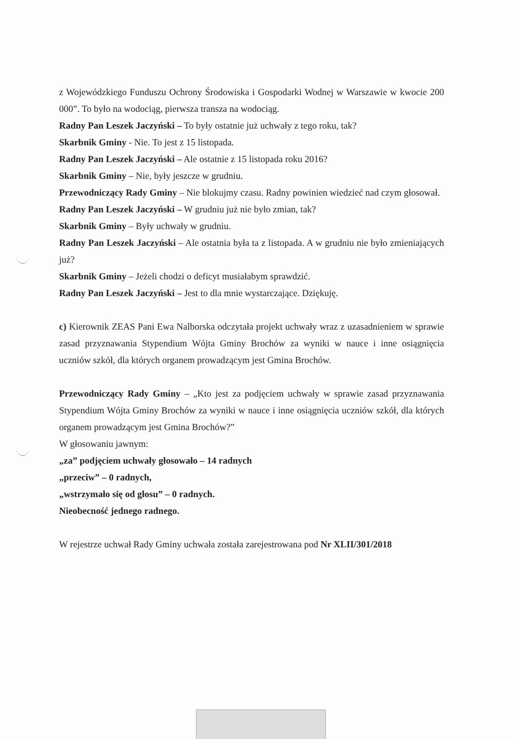z Wojewódzkiego Funduszu Ochrony Środowiska i Gospodarki Wodnej w Warszawie w kwocie 200 000”. To było na wodociąg, pierwsza transza na wodociąg.
Radny Pan Leszek Jaczyński – To były ostatnie już uchwały z tego roku, tak?
Skarbnik Gminy - Nie. To jest z 15 listopada.
Radny Pan Leszek Jaczyński – Ale ostatnie z 15 listopada roku 2016?
Skarbnik Gminy – Nie, były jeszcze w grudniu.
Przewodniczący Rady Gminy – Nie blokujmy czasu. Radny powinien wiedzieć nad czym głosował.
Radny Pan Leszek Jaczyński – W grudniu już nie było zmian, tak?
Skarbnik Gminy – Były uchwały w grudniu.
Radny Pan Leszek Jaczyński – Ale ostatnia była ta z listopada. A w grudniu nie było zmieniających już?
Skarbnik Gminy – Jeżeli chodzi o deficyt musiałabym sprawdzić.
Radny Pan Leszek Jaczyński – Jest to dla mnie wystarczające. Dziękuję.
c) Kierownik ZEAS Pani Ewa Nalborska odczytała projekt uchwały wraz z uzasadnieniem w sprawie zasad przyznawania Stypendium Wójta Gminy Brochów za wyniki w nauce i inne osiągnięcia uczniów szkół, dla których organem prowadzącym jest Gmina Brochów.
Przewodniczący Rady Gminy – „Kto jest za podjęciem uchwały w sprawie zasad przyznawania Stypendium Wójta Gminy Brochów za wyniki w nauce i inne osiągnięcia uczniów szkół, dla których organem prowadzącym jest Gmina Brochów?”
W głosowaniu jawnym:
„za” podjęciem uchwały głosowało – 14 radnych
„przeciw” – 0 radnych,
„wstrzymało się od głosu” – 0 radnych.
Nieobecność jednego radnego.
W rejestrze uchwał Rady Gminy uchwała została zarejestrowana pod Nr XLII/301/2018